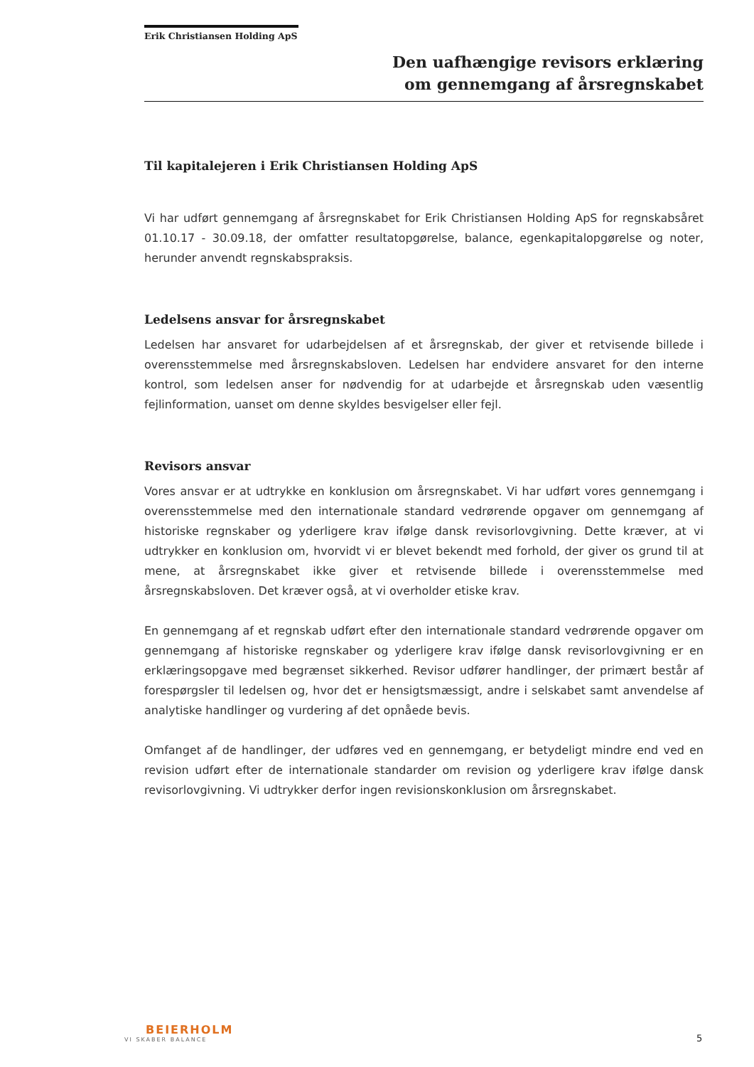Erik Christiansen Holding ApS
Den uafhængige revisors erklæring
om gennemgang af årsregnskabet
Til kapitalejeren i Erik Christiansen Holding ApS
Vi har udført gennemgang af årsregnskabet for Erik Christiansen Holding ApS for regnskabsåret 01.10.17 - 30.09.18, der omfatter resultatopgørelse, balance, egenkapitalopgørelse og noter, herunder anvendt regnskabspraksis.
Ledelsens ansvar for årsregnskabet
Ledelsen har ansvaret for udarbejdelsen af et årsregnskab, der giver et retvisende billede i overensstemmelse med årsregnskabsloven. Ledelsen har endvidere ansvaret for den interne kontrol, som ledelsen anser for nødvendig for at udarbejde et årsregnskab uden væsentlig fejlinformation, uanset om denne skyldes besvigelser eller fejl.
Revisors ansvar
Vores ansvar er at udtrykke en konklusion om årsregnskabet. Vi har udført vores gennemgang i overensstemmelse med den internationale standard vedrørende opgaver om gennemgang af historiske regnskaber og yderligere krav ifølge dansk revisorlovgivning. Dette kræver, at vi udtrykker en konklusion om, hvorvidt vi er blevet bekendt med forhold, der giver os grund til at mene, at årsregnskabet ikke giver et retvisende billede i overensstemmelse med årsregnskabsloven. Det kræver også, at vi overholder etiske krav.
En gennemgang af et regnskab udført efter den internationale standard vedrørende opgaver om gennemgang af historiske regnskaber og yderligere krav ifølge dansk revisorlovgivning er en erklæringsopgave med begrænset sikkerhed. Revisor udfører handlinger, der primært består af forespørgsler til ledelsen og, hvor det er hensigtsmæssigt, andre i selskabet samt anvendelse af analytiske handlinger og vurdering af det opnåede bevis.
Omfanget af de handlinger, der udføres ved en gennemgang, er betydeligt mindre end ved en revision udført efter de internationale standarder om revision og yderligere krav ifølge dansk revisorlovgivning. Vi udtrykker derfor ingen revisionskonklusion om årsregnskabet.
BEIERHOLM
VI SKABER BALANCE
5